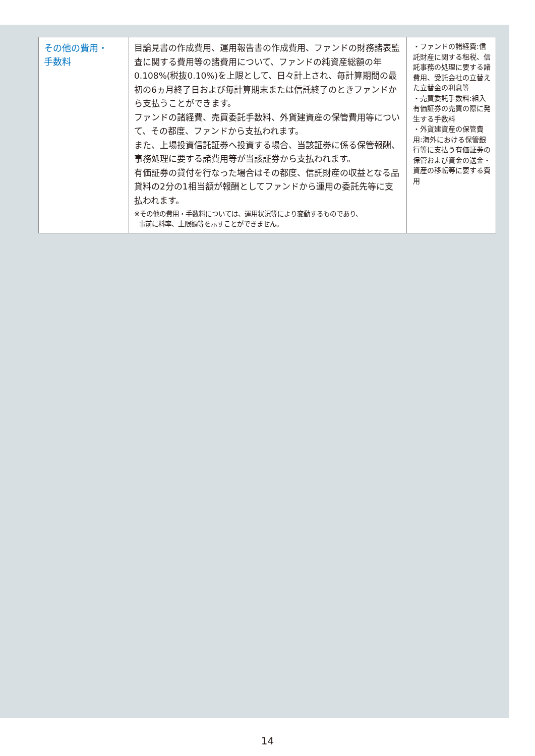| その他の費用・ 手数料 | 目論見書の作成費用、運用報告書の作成費用、ファンドの財務諸表監査に関する費用等の諸費用について、ファンドの純資産総額の年0.108%(税抜0.10%)を上限として、日々計上され、毎計算期間の最初の6ヵ月終了日および毎計算期末または信託終了のときファンドから支払うことができます。 ファンドの諸経費、売買委託手数料、外貨建資産の保管費用等について、その都度、ファンドから支払われます。 また、上場投資信託証券へ投資する場合、当該証券に係る保管報酬、事務処理に要する諸費用等が当該証券から支払われます。 有価証券の貸付を行なった場合はその都度、信託財産の収益となる品貸料の2分の1相当額が報酬としてファンドから運用の委託先等に支払われます。 ※その他の費用・手数料については、運用状況等により変動するものであり、 事前に料率、上限額等を示すことができません。 | ・ファンドの諸経費:信託財産に関する租税、信託事務の処理に要する諸費用、受託会社の立替えた立替金の利息等 ・売買委託手数料:組入有価証券の売買の際に発生する手数料 ・外貨建資産の保管費用:海外における保管銀行等に支払う有価証券の保管および資金の送金・資産の移転等に要する費用 |
14